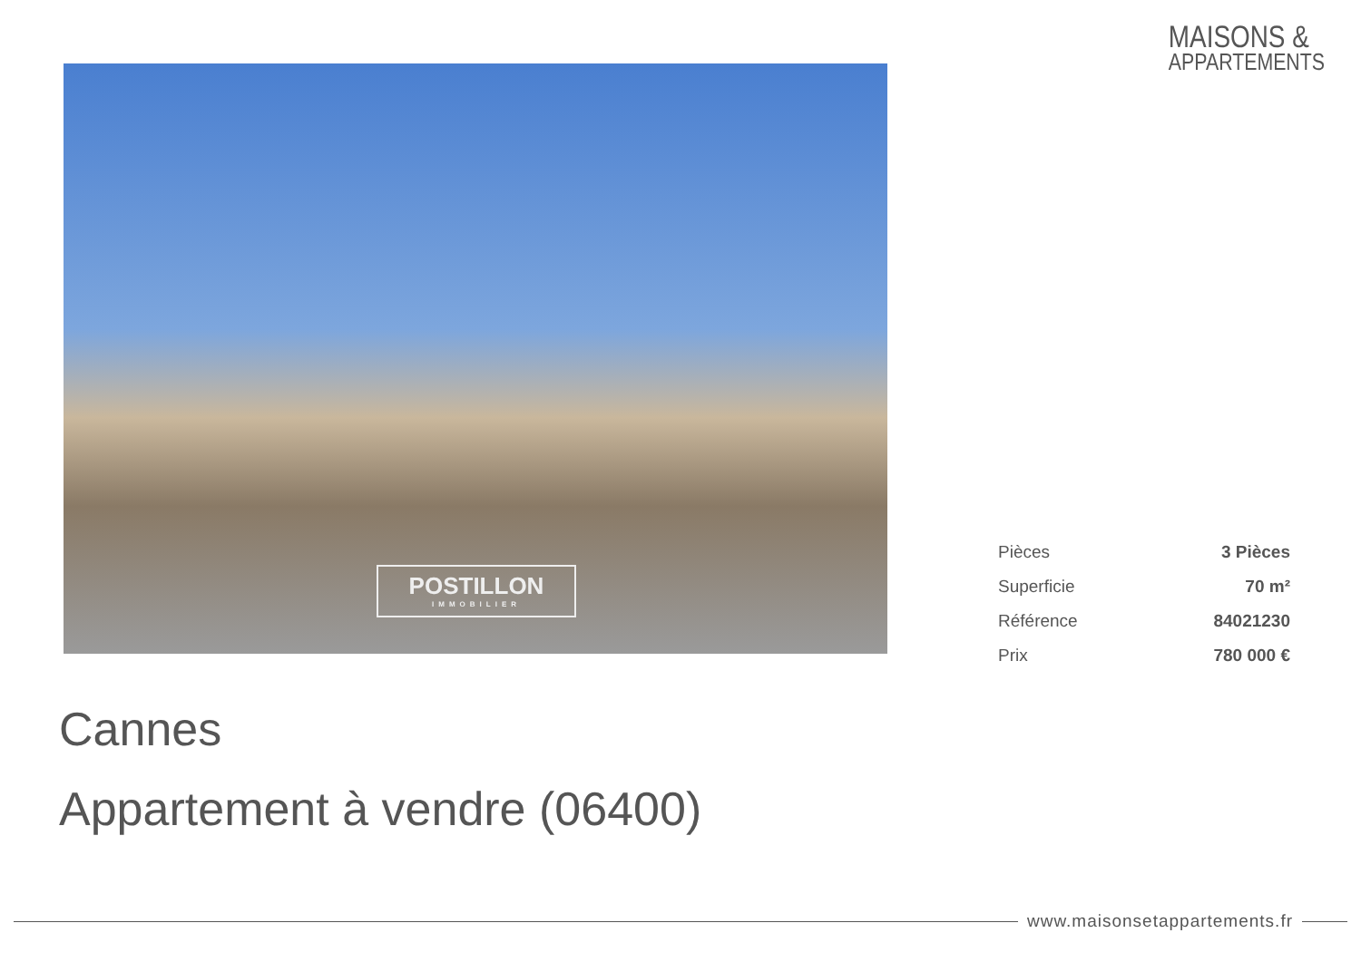MAISONS &
APPARTEMENTS
POSTILLON
IMMOBILIER
| Pièces | 3 Pièces |
| Superficie | 70 m² |
| Référence | 84021230 |
| Prix | 780 000 € |
Cannes
Appartement à vendre (06400)
www.maisonsetappartements.fr